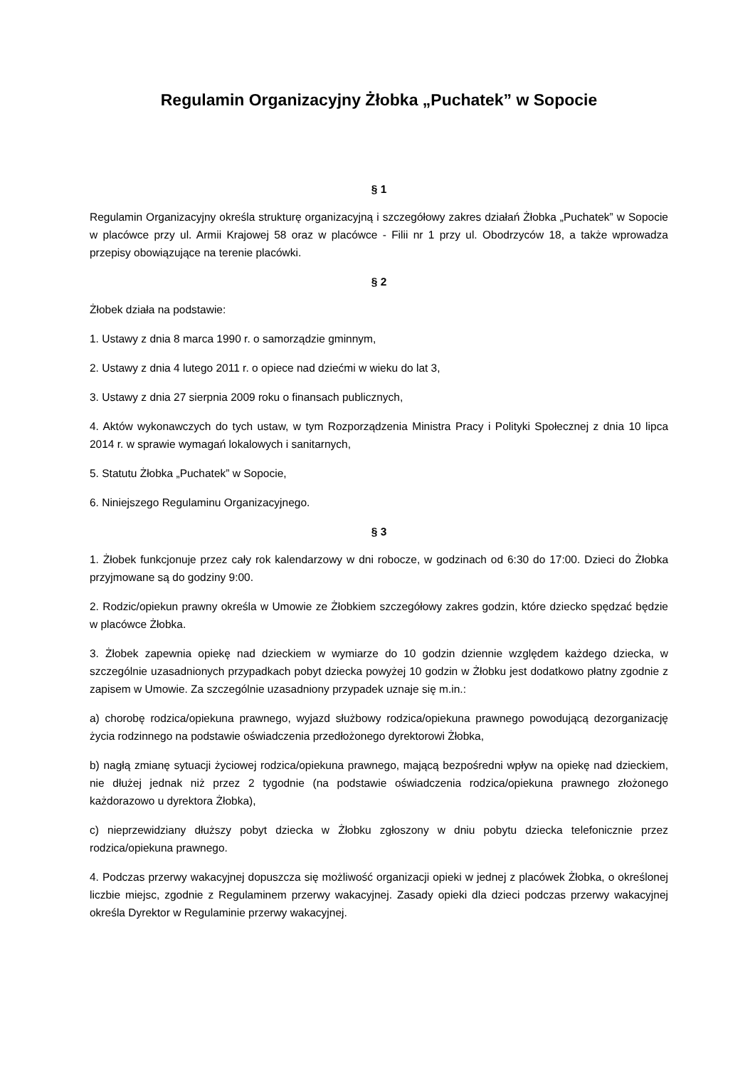Regulamin Organizacyjny Żłobka „Puchatek” w Sopocie
§ 1
Regulamin Organizacyjny określa strukturę organizacyjną i szczegółowy zakres działań Żłobka „Puchatek” w Sopocie w placówce przy ul. Armii Krajowej 58 oraz w placówce - Filii nr 1 przy ul. Obodrzyców 18, a także wprowadza przepisy obowiązujące na terenie placówki.
§ 2
Żłobek działa na podstawie:
1. Ustawy z dnia 8 marca 1990 r. o samorządzie gminnym,
2. Ustawy z dnia 4 lutego 2011 r. o opiece nad dziećmi w wieku do lat 3,
3. Ustawy z dnia 27 sierpnia 2009 roku o finansach publicznych,
4. Aktów wykonawczych do tych ustaw, w tym Rozporządzenia Ministra Pracy i Polityki Społecznej z dnia 10 lipca 2014 r. w sprawie wymagań lokalowych i sanitarnych,
5. Statutu Żłobka „Puchatek” w Sopocie,
6. Niniejszego Regulaminu Organizacyjnego.
§ 3
1. Żłobek funkcjonuje przez cały rok kalendarzowy w dni robocze, w godzinach od 6:30 do 17:00. Dzieci do Żłobka przyjmowane są do godziny 9:00.
2. Rodzic/opiekun prawny określa w Umowie ze Żłobkiem szczegółowy zakres godzin, które dziecko spędzać będzie w placówce Żłobka.
3. Żłobek zapewnia opiekę nad dzieckiem w wymiarze do 10 godzin dziennie względem każdego dziecka, w szczególnie uzasadnionych przypadkach pobyt dziecka powyżej 10 godzin w Żłobku jest dodatkowo płatny zgodnie z zapisem w Umowie. Za szczególnie uzasadniony przypadek uznaje się m.in.:
a) chorobę rodzica/opiekuna prawnego, wyjazd służbowy rodzica/opiekuna prawnego powodującą dezorganizację życia rodzinnego na podstawie oświadczenia przedłożonego dyrektorowi Żłobka,
b) nagłą zmianę sytuacji życiowej rodzica/opiekuna prawnego, mającą bezpośredni wpływ na opiekę nad dzieckiem, nie dłużej jednak niż przez 2 tygodnie (na podstawie oświadczenia rodzica/opiekuna prawnego złożonego każdorazowo u dyrektora Żłobka),
c) nieprzewidziany dłuższy pobyt dziecka w Żłobku zgłoszony w dniu pobytu dziecka telefonicznie przez rodzica/opiekuna prawnego.
4. Podczas przerwy wakacyjnej dopuszcza się możliwość organizacji opieki w jednej z placówek Żłobka, o określonej liczbie miejsc, zgodnie z Regulaminem przerwy wakacyjnej. Zasady opieki dla dzieci podczas przerwy wakacyjnej określa Dyrektor w Regulaminie przerwy wakacyjnej.